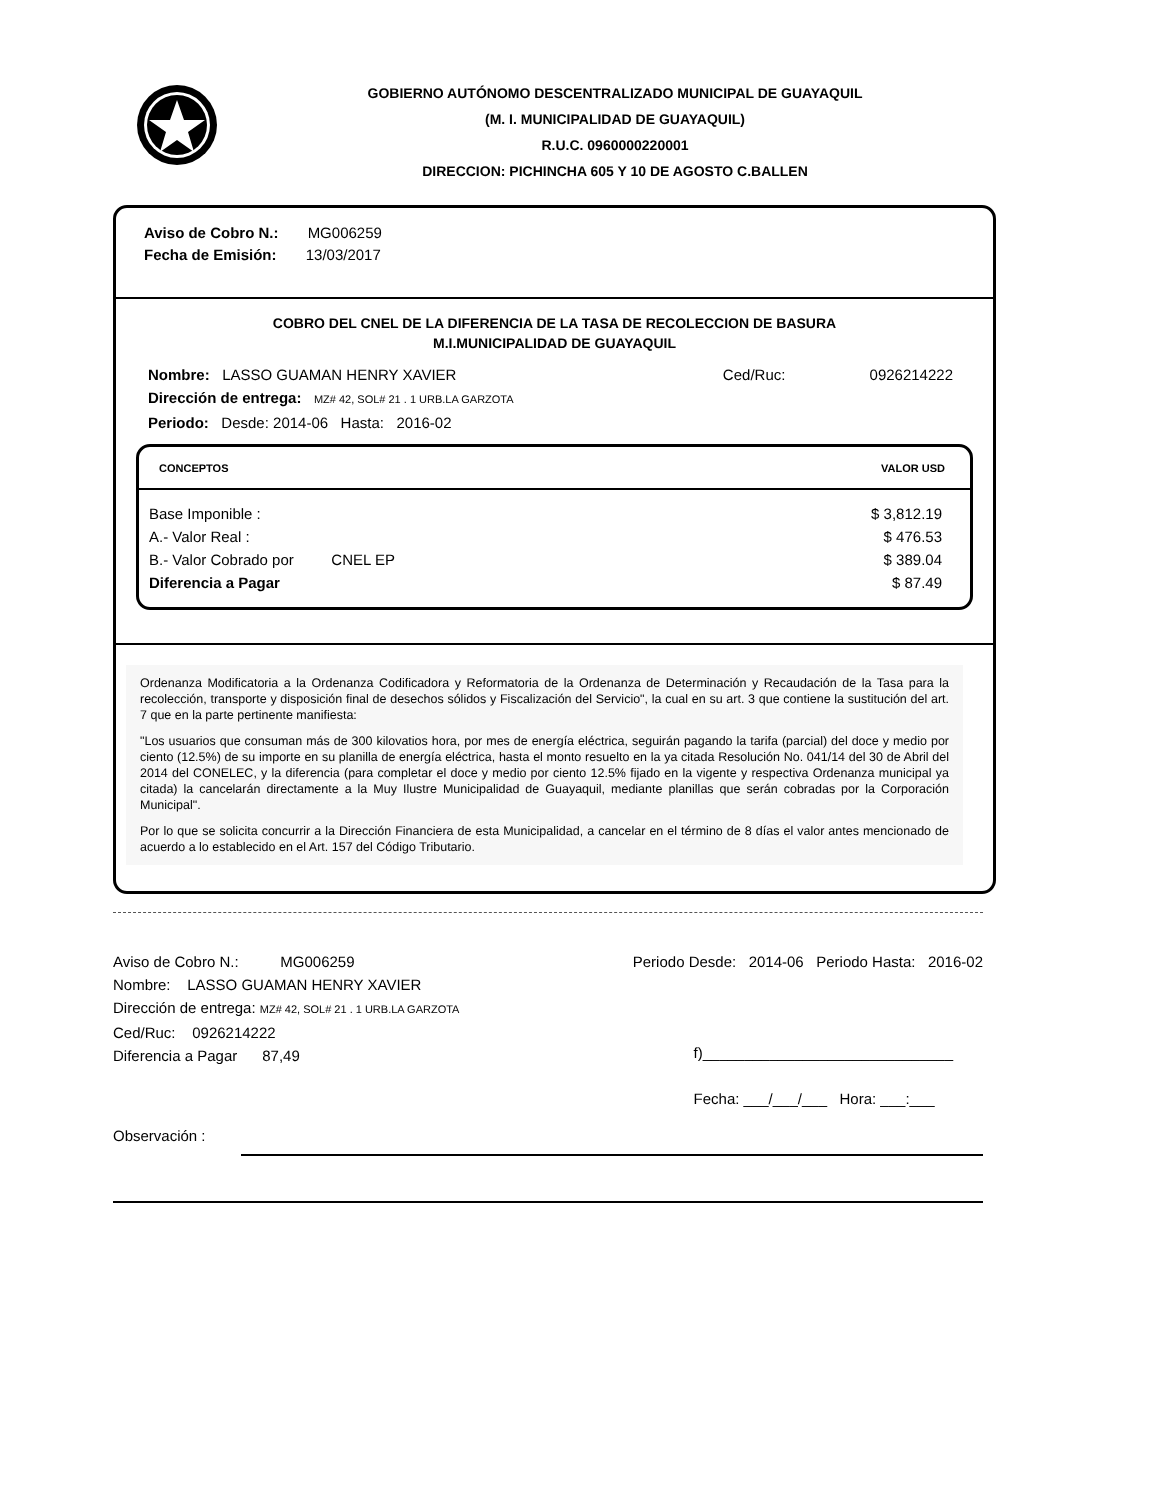GOBIERNO AUTÓNOMO DESCENTRALIZADO MUNICIPAL DE GUAYAQUIL
(M. I. MUNICIPALIDAD DE GUAYAQUIL)
R.U.C. 0960000220001
DIRECCION: PICHINCHA 605 Y 10 DE AGOSTO C.BALLEN
Aviso de Cobro N.: MG006259
Fecha de Emisión: 13/03/2017
COBRO DEL CNEL DE LA DIFERENCIA DE LA TASA DE RECOLECCION DE BASURA
M.I.MUNICIPALIDAD DE GUAYAQUIL
Nombre: LASSO GUAMAN HENRY XAVIER Ced/Ruc: 0926214222
Dirección de entrega: MZ# 42, SOL# 21 . 1 URB.LA GARZOTA
Periodo: Desde: 2014-06 Hasta: 2016-02
| CONCEPTOS | VALOR USD |
| --- | --- |
| Base Imponible : A.- Valor Real : B.- Valor Cobrado por CNEL EP Diferencia a Pagar | $ 3,812.19 $ 476.53 $ 389.04 $ 87.49 |
Ordenanza Modificatoria a la Ordenanza Codificadora y Reformatoria de la Ordenanza de Determinación y Recaudación de la Tasa para la recolección, transporte y disposición final de desechos sólidos y Fiscalización del Servicio", la cual en su art. 3 que contiene la sustitución del art. 7 que en la parte pertinente manifiesta:
"Los usuarios que consuman más de 300 kilovatios hora, por mes de energía eléctrica, seguirán pagando la tarifa (parcial) del doce y medio por ciento (12.5%) de su importe en su planilla de energía eléctrica, hasta el monto resuelto en la ya citada Resolución No. 041/14 del 30 de Abril del 2014 del CONELEC, y la diferencia (para completar el doce y medio por ciento 12.5% fijado en la vigente y respectiva Ordenanza municipal ya citada) la cancelarán directamente a la Muy Ilustre Municipalidad de Guayaquil, mediante planillas que serán cobradas por la Corporación Municipal".
Por lo que se solicita concurrir a la Dirección Financiera de esta Municipalidad, a cancelar en el término de 8 días el valor antes mencionado de acuerdo a lo establecido en el Art. 157 del Código Tributario.
Aviso de Cobro N.: MG006259 Periodo Desde: 2014-06 Periodo Hasta: 2016-02
Nombre: LASSO GUAMAN HENRY XAVIER
Dirección de entrega: MZ# 42, SOL# 21 . 1 URB.LA GARZOTA
Ced/Ruc: 0926214222
Diferencia a Pagar 87,49 f)______________________________
Fecha: ___/___/___ Hora: ___:___
Observación :